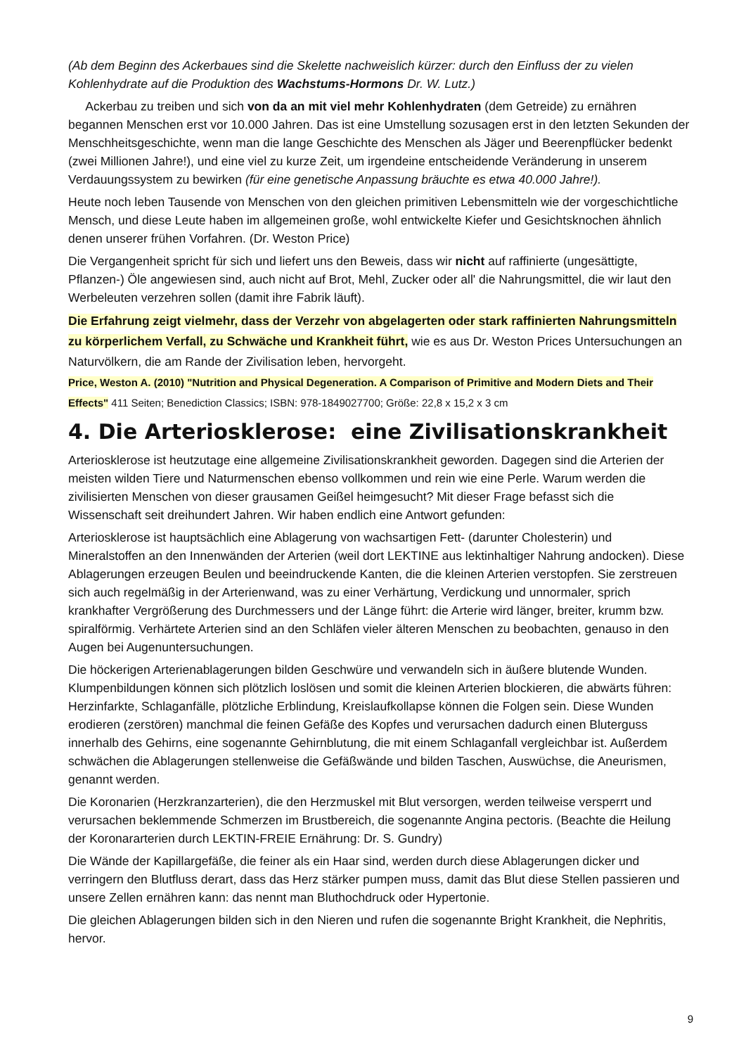(Ab dem Beginn des Ackerbaues sind die Skelette nachweislich kürzer: durch den Einfluss der zu vielen Kohlenhydrate auf die Produktion des Wachstums-Hormons Dr. W. Lutz.)
Ackerbau zu treiben und sich von da an mit viel mehr Kohlenhydraten (dem Getreide) zu ernähren begannen Menschen erst vor 10.000 Jahren. Das ist eine Umstellung sozusagen erst in den letzten Sekunden der Menschheitsgeschichte, wenn man die lange Geschichte des Menschen als Jäger und Beerenpflücker bedenkt (zwei Millionen Jahre!), und eine viel zu kurze Zeit, um irgendeine entscheidende Veränderung in unserem Verdauungssystem zu bewirken (für eine genetische Anpassung bräuchte es etwa 40.000 Jahre!).
Heute noch leben Tausende von Menschen von den gleichen primitiven Lebensmitteln wie der vorgeschichtliche Mensch, und diese Leute haben im allgemeinen große, wohl entwickelte Kiefer und Gesichtsknochen ähnlich denen unserer frühen Vorfahren. (Dr. Weston Price)
Die Vergangenheit spricht für sich und liefert uns den Beweis, dass wir nicht auf raffinierte (ungesättigte, Pflanzen-) Öle angewiesen sind, auch nicht auf Brot, Mehl, Zucker oder all' die Nahrungsmittel, die wir laut den Werbeleuten verzehren sollen (damit ihre Fabrik läuft).
Die Erfahrung zeigt vielmehr, dass der Verzehr von abgelagerten oder stark raffinierten Nahrungsmitteln zu körperlichem Verfall, zu Schwäche und Krankheit führt, wie es aus Dr. Weston Prices Untersuchungen an Naturvölkern, die am Rande der Zivilisation leben, hervorgeht.
Price, Weston A. (2010) "Nutrition and Physical Degeneration. A Comparison of Primitive and Modern Diets and Their Effects" 411 Seiten; Benediction Classics; ISBN: 978-1849027700; Größe: 22,8 x 15,2 x 3 cm
4. Die Arteriosklerose: eine Zivilisationskrankheit
Arteriosklerose ist heutzutage eine allgemeine Zivilisationskrankheit geworden. Dagegen sind die Arterien der meisten wilden Tiere und Naturmenschen ebenso vollkommen und rein wie eine Perle. Warum werden die zivilisierten Menschen von dieser grausamen Geißel heimgesucht? Mit dieser Frage befasst sich die Wissenschaft seit dreihundert Jahren. Wir haben endlich eine Antwort gefunden:
Arteriosklerose ist hauptsächlich eine Ablagerung von wachsartigen Fett- (darunter Cholesterin) und Mineralstoffen an den Innenwänden der Arterien (weil dort LEKTINE aus lektinhaltiger Nahrung andocken). Diese Ablagerungen erzeugen Beulen und beeindruckende Kanten, die die kleinen Arterien verstopfen. Sie zerstreuen sich auch regelmäßig in der Arterienwand, was zu einer Verhärtung, Verdickung und unnormaler, sprich krankhafter Vergrößerung des Durchmessers und der Länge führt: die Arterie wird länger, breiter, krumm bzw. spiralförmig. Verhärtete Arterien sind an den Schläfen vieler älteren Menschen zu beobachten, genauso in den Augen bei Augenuntersuchungen.
Die höckerigen Arterienablagerungen bilden Geschwüre und verwandeln sich in äußere blutende Wunden. Klumpenbildungen können sich plötzlich loslösen und somit die kleinen Arterien blockieren, die abwärts führen: Herzinfarkte, Schlaganfälle, plötzliche Erblindung, Kreislaufkollapse können die Folgen sein. Diese Wunden erodieren (zerstören) manchmal die feinen Gefäße des Kopfes und verursachen dadurch einen Bluterguss innerhalb des Gehirns, eine sogenannte Gehirnblutung, die mit einem Schlaganfall vergleichbar ist. Außerdem schwächen die Ablagerungen stellenweise die Gefäßwände und bilden Taschen, Auswüchse, die Aneurismen, genannt werden.
Die Koronarien (Herzkranzarterien), die den Herzmuskel mit Blut versorgen, werden teilweise versperrt und verursachen beklemmende Schmerzen im Brustbereich, die sogenannte Angina pectoris. (Beachte die Heilung der Koronararterien durch LEKTIN-FREIE Ernährung: Dr. S. Gundry)
Die Wände der Kapillargefäße, die feiner als ein Haar sind, werden durch diese Ablagerungen dicker und verringern den Blutfluss derart, dass das Herz stärker pumpen muss, damit das Blut diese Stellen passieren und unsere Zellen ernähren kann: das nennt man Bluthochdruck oder Hypertonie.
Die gleichen Ablagerungen bilden sich in den Nieren und rufen die sogenannte Bright Krankheit, die Nephritis, hervor.
9